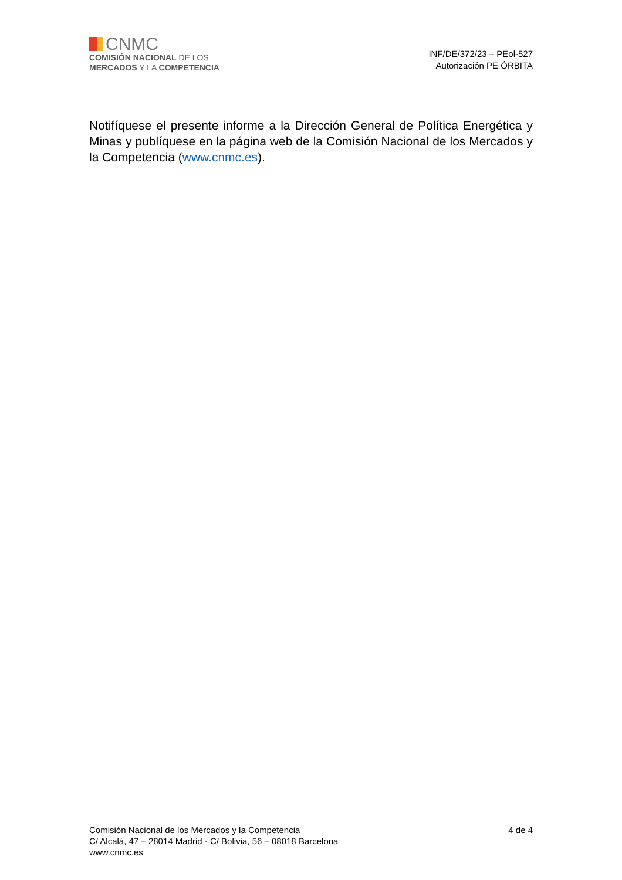CNMC
COMISIÓN NACIONAL DE LOS
MERCADOS Y LA COMPETENCIA
INF/DE/372/23 – PEol-527
Autorización PE ÓRBITA
Notifíquese el presente informe a la Dirección General de Política Energética y Minas y publíquese en la página web de la Comisión Nacional de los Mercados y la Competencia (www.cnmc.es).
Comisión Nacional de los Mercados y la Competencia
C/ Alcalá, 47 – 28014 Madrid - C/ Bolivia, 56 – 08018 Barcelona
www.cnmc.es
4 de 4